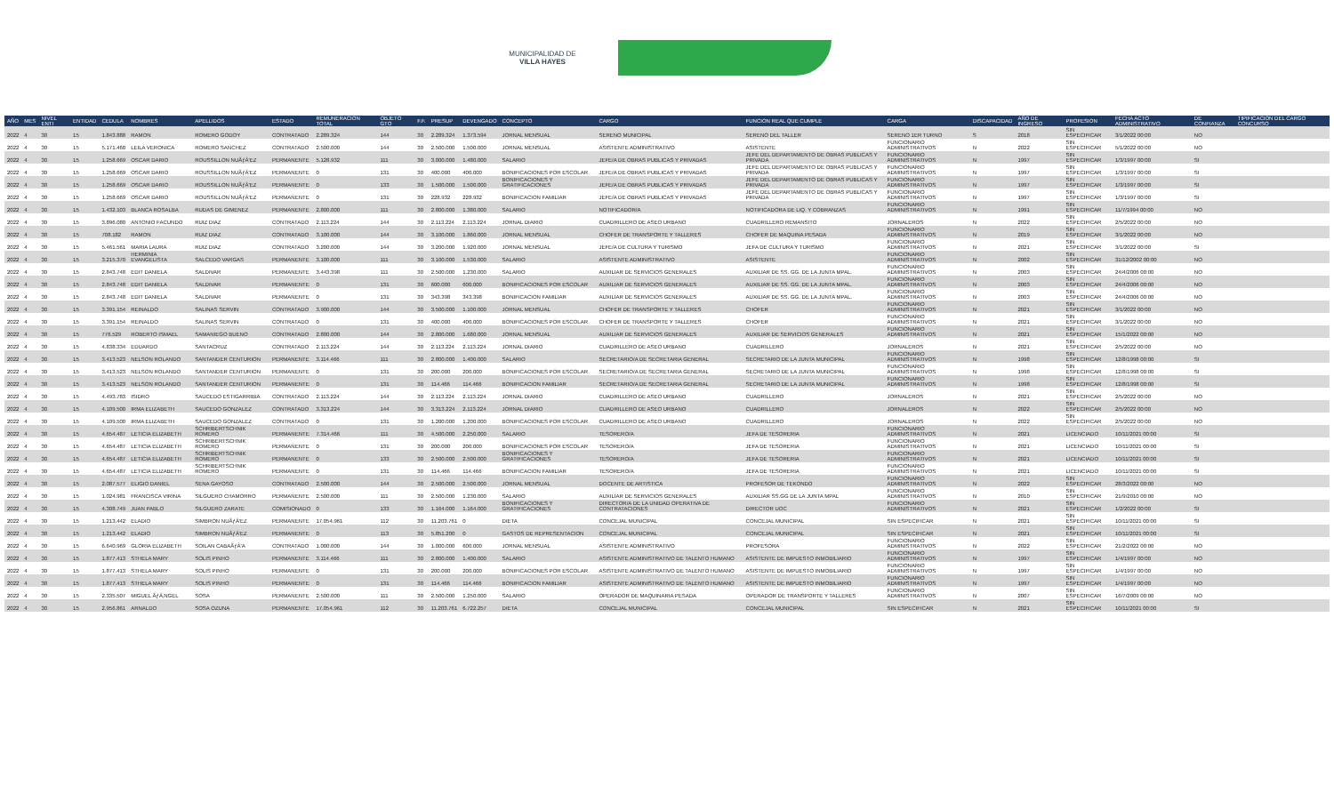MUNICIPALIDAD DE
VILLA HAYES
| AÑO | MES | NIVEL ENTI | ENTIDAD | CEDULA | NOMBRES | APELLIDOS | ESTADO | REMUNERACION TOTAL | OBJETO GTO | F.F. | PRESUP | DEVENGADO | CONCEPTO | CARGO | FUNCION REAL QUE CUMPLE | CARGA | DISCAPACIDAD | AÑO DE INGRESO | PROFESION | FECHA ACTO ADMINISTRATIVO | DE CONFIANZA | TIPIFICACION DEL CARGO CONCURSO |
| --- | --- | --- | --- | --- | --- | --- | --- | --- | --- | --- | --- | --- | --- | --- | --- | --- | --- | --- | --- | --- | --- | --- |
| 2022 | 4 | 30 | 15 | 1.843.888 | RAMON | ROMERO GODOY | CONTRATADO | 2.289.324 | 144 | 30 | 2.289.324 | 1.373.594 | JORNAL MENSUAL | SERENO MUNICIPAL | SERENO DEL TALLER | SERENO 1ER TURNO | S | 2018 | SIN ESPECIFICAR | 3/1/2022 00:00 | NO | |
| 2022 | 4 | 30 | 15 | 5.171.460 | LEILA VERONICA | ROMERO SANCHEZ | CONTRATADO | 2.500.000 | 144 | 30 | 2.500.000 | 1.500.000 | JORNAL MENSUAL | ASISTENTE ADMINISTRATIVO | ASISTENTE | FUNCIONARIO ADMINISTRATIVOS | N | 2022 | SIN ESPECIFICAR | 5/1/2022 00:00 | NO | |
| 2022 | 4 | 30 | 15 | 1.258.669 | OSCAR DARIO | ROUSSILLON NUÃƒÂ'EZ | PERMANENTE | 5.128.932 | 111 | 30 | 3.000.000 | 1.480.000 | SALARIO | JEFE/A DE OBRAS PUBLICAS Y PRIVADAS | JEFE DEL DEPARTAMENTO DE OBRAS PUBLICAS Y PRIVADA | FUNCIONARIO ADMINISTRATIVOS | N | 1997 | SIN ESPECIFICAR | 1/3/1997 00:00 | SI | |
| 2022 | 4 | 30 | 15 | 1.258.669 | OSCAR DARIO | ROUSSILLON NUÃƒÂ'EZ | PERMANENTE | 0 | 131 | 30 | 400.000 | 400.000 | BONIFICACIONES POR ESCOLAR | JEFE/A DE OBRAS PUBLICAS Y PRIVADAS | JEFE DEL DEPARTAMENTO DE OBRAS PUBLICAS Y PRIVADA | FUNCIONARIO ADMINISTRATIVOS | N | 1997 | SIN ESPECIFICAR | 1/3/1997 00:00 | SI | |
| 2022 | 4 | 30 | 15 | 1.258.669 | OSCAR DARIO | ROUSSILLON NUÃƒÂ'EZ | PERMANENTE | 0 | 133 | 30 | 1.500.000 | 1.500.000 | BONIFICACIONES Y GRATIFICACIONES | JEFE/A DE OBRAS PUBLICAS Y PRIVADAS | JEFE DEL DEPARTAMENTO DE OBRAS PUBLICAS Y PRIVADA | FUNCIONARIO ADMINISTRATIVOS | N | 1997 | SIN ESPECIFICAR | 1/3/1997 00:00 | SI | |
| 2022 | 4 | 30 | 15 | 1.258.669 | OSCAR DARIO | ROUSSILLON NUÃƒÂ'EZ | PERMANENTE | 0 | 131 | 30 | 228.932 | 228.932 | BONIFICACION FAMILIAR | JEFE/A DE OBRAS PUBLICAS Y PRIVADAS | JEFE DEL DEPARTAMENTO DE OBRAS PUBLICAS Y PRIVADA | FUNCIONARIO ADMINISTRATIVOS | N | 1997 | SIN ESPECIFICAR | 1/3/1997 00:00 | SI | |
| 2022 | 4 | 30 | 15 | 1.432.103 | BLANCA ROSALBA | RUDAS DE GIMENEZ | PERMANENTE | 2.800.000 | 111 | 30 | 2.800.000 | 1.380.000 | SALARIO | NOTIFICADOR/A | NOTIFICADORA DE LIQ. Y COBRANZAS | FUNCIONARIO ADMINISTRATIVOS | N | 1991 | SIN ESPECIFICAR | 11/7/1994 00:00 | NO | |
| 2022 | 4 | 30 | 15 | 3.896.080 | ANTONIO FACUNDO | RUIZ DIAZ | CONTRATADO | 2.113.224 | 144 | 30 | 2.113.224 | 2.113.224 | JORNAL DIARIO | CUADRILLERO DE ASEO URBANO | CUADRILLERO REMANSITO | JORNALEROS | N | 2022 | SIN ESPECIFICAR | 2/5/2022 00:00 | NO | |
| 2022 | 4 | 30 | 15 | 708.182 | RAMON | RUIZ DIAZ | CONTRATADO | 3.100.000 | 144 | 30 | 3.100.000 | 1.860.000 | JORNAL MENSUAL | CHOFER DE TRANSPORTE Y TALLERES | CHOFER DE MAQUINA PESADA | FUNCIONARIO ADMINISTRATIVOS | N | 2019 | SIN ESPECIFICAR | 3/1/2022 00:00 | NO | |
| 2022 | 4 | 30 | 15 | 5.461.561 | MARIA LAURA | RUIZ DIAZ | CONTRATADO | 3.200.000 | 144 | 30 | 3.200.000 | 1.920.000 | JORNAL MENSUAL | JEFE/A DE CULTURA Y TURISMO | JEFA DE CULTURA Y TURISMO | FUNCIONARIO ADMINISTRATIVOS | N | 2021 | SIN ESPECIFICAR | 3/1/2022 00:00 | SI | |
| 2022 | 4 | 30 | 15 | 3.215.370 | HERMINIA EVANGELISTA | SALCEDO VARGAS | PERMANENTE | 3.100.000 | 111 | 30 | 3.100.000 | 1.530.000 | SALARIO | ASISTENTE ADMINISTRATIVO | ASISTENTE | FUNCIONARIO ADMINISTRATIVOS | N | 2002 | SIN ESPECIFICAR | 31/12/2002 00:00 | NO | |
| 2022 | 4 | 30 | 15 | 2.843.748 | EDIT DANIELA | SALDIVAR | PERMANENTE | 3.443.398 | 111 | 30 | 2.500.000 | 1.230.000 | SALARIO | AUXILIAR DE SERVICIOS GENERALES | AUXILIAR DE SS. GG. DE LA JUNTA MPAL. | FUNCIONARIO ADMINISTRATIVOS | N | 2003 | SIN ESPECIFICAR | 24/4/2006 00:00 | NO | |
| 2022 | 4 | 30 | 15 | 2.843.748 | EDIT DANIELA | SALDIVAR | PERMANENTE | 0 | 131 | 30 | 600.000 | 600.000 | BONIFICACIONES POR ESCOLAR | AUXILIAR DE SERVICIOS GENERALES | AUXILIAR DE SS. GG. DE LA JUNTA MPAL. | FUNCIONARIO ADMINISTRATIVOS | N | 2003 | SIN ESPECIFICAR | 24/4/2006 00:00 | NO | |
| 2022 | 4 | 30 | 15 | 2.843.748 | EDIT DANIELA | SALDIVAR | PERMANENTE | 0 | 131 | 30 | 343.398 | 343.398 | BONIFICACION FAMILIAR | AUXILIAR DE SERVICIOS GENERALES | AUXILIAR DE SS. GG. DE LA JUNTA MPAL. | FUNCIONARIO ADMINISTRATIVOS | N | 2003 | SIN ESPECIFICAR | 24/4/2006 00:00 | NO | |
| 2022 | 4 | 30 | 15 | 3.391.154 | REINALDO | SALINAS SERVIN | CONTRATADO | 3.900.000 | 144 | 30 | 3.500.000 | 1.100.000 | JORNAL MENSUAL | CHOFER DE TRANSPORTE Y TALLERES | CHOFER | FUNCIONARIO ADMINISTRATIVOS | N | 2021 | SIN ESPECIFICAR | 3/1/2022 00:00 | NO | |
| 2022 | 4 | 30 | 15 | 3.391.154 | REINALDO | SALINAS SERVIN | CONTRATADO | 0 | 131 | 30 | 400.000 | 400.000 | BONIFICACIONES POR ESCOLAR | CHOFER DE TRANSPORTE Y TALLERES | CHOFER | FUNCIONARIO ADMINISTRATIVOS | N | 2021 | SIN ESPECIFICAR | 3/1/2022 00:00 | NO | |
| 2022 | 4 | 30 | 15 | 776.529 | ROBERTO ISMAEL | SAMANIEGO BUENO | CONTRATADO | 2.800.000 | 144 | 30 | 2.800.000 | 1.680.000 | JORNAL MENSUAL | AUXILIAR DE SERVICIOS GENERALES | AUXILIAR DE SERVICIOS GENERALES | FUNCIONARIO ADMINISTRATIVOS | N | 2021 | SIN ESPECIFICAR | 15/1/2022 00:00 | NO | |
| 2022 | 4 | 30 | 15 | 4.838.334 | EDUARDO | SANTACRUZ | CONTRATADO | 2.113.224 | 144 | 30 | 2.113.224 | 2.113.224 | JORNAL DIARIO | CUADRILLERO DE ASEO URBANO | CUADRILLERO | JORNALEROS | N | 2021 | SIN ESPECIFICAR | 2/5/2022 00:00 | NO | |
| 2022 | 4 | 30 | 15 | 3.413.523 | NELSON ROLANDO | SANTANDER CENTURION | PERMANENTE | 3.114.466 | 111 | 30 | 2.800.000 | 1.400.000 | SALARIO | SECRETARIO/A DE SECRETARIA GENERAL | SECRETARIO DE LA JUNTA MUNICIPAL | FUNCIONARIO ADMINISTRATIVOS | N | 1998 | SIN ESPECIFICAR | 12/8/1998 00:00 | SI | |
| 2022 | 4 | 30 | 15 | 3.413.523 | NELSON ROLANDO | SANTANDER CENTURION | PERMANENTE | 0 | 131 | 30 | 200.000 | 200.000 | BONIFICACIONES POR ESCOLAR | SECRETARIO/A DE SECRETARIA GENERAL | SECRETARIO DE LA JUNTA MUNICIPAL | FUNCIONARIO ADMINISTRATIVOS | N | 1998 | SIN ESPECIFICAR | 12/8/1998 00:00 | SI | |
| 2022 | 4 | 30 | 15 | 3.413.523 | NELSON ROLANDO | SANTANDER CENTURION | PERMANENTE | 0 | 131 | 30 | 114.466 | 114.466 | BONIFICACION FAMILIAR | SECRETARIO/A DE SECRETARIA GENERAL | SECRETARIO DE LA JUNTA MUNICIPAL | FUNCIONARIO ADMINISTRATIVOS | N | 1998 | SIN ESPECIFICAR | 12/8/1998 00:00 | SI | |
| 2022 | 4 | 30 | 15 | 4.493.783 | ISIDRO | SAUCEDO ESTIGARRIBIA | CONTRATADO | 2.113.224 | 144 | 30 | 2.113.224 | 2.113.224 | JORNAL DIARIO | CUADRILLERO DE ASEO URBANO | CUADRILLERO | JORNALEROS | N | 2021 | SIN ESPECIFICAR | 2/5/2022 00:00 | NO | |
| 2022 | 4 | 30 | 15 | 4.109.500 | IRMA ELIZABETH | SAUCEDO GONZALEZ | CONTRATADO | 3.313.224 | 144 | 30 | 3.313.224 | 2.113.224 | JORNAL DIARIO | CUADRILLERO DE ASEO URBANO | CUADRILLERO | JORNALEROS | N | 2022 | SIN ESPECIFICAR | 2/5/2022 00:00 | NO | |
| 2022 | 4 | 30 | 15 | 4.109.500 | IRMA ELIZABETH | SAUCEDO GONZALEZ | CONTRATADO | 0 | 131 | 30 | 1.200.000 | 1.200.000 | BONIFICACIONES POR ESCOLAR | CUADRILLERO DE ASEO URBANO | CUADRILLERO | JORNALEROS | N | 2022 | SIN ESPECIFICAR | 2/5/2022 00:00 | NO | |
| 2022 | 4 | 30 | 15 | 4.654.487 | LETICIA ELIZABETH | SCHRIBERTSCHNIK ROMERO | PERMANENTE | 7.314.466 | 111 | 30 | 4.500.000 | 2.250.000 | SALARIO | TESORERO/A | JEFA DE TESORERIA | FUNCIONARIO ADMINISTRATIVOS | N | 2021 | LICENCIADO | 10/11/2021 00:00 | SI | |
| 2022 | 4 | 30 | 15 | 4.654.487 | LETICIA ELIZABETH | SCHRIBERTSCHNIK ROMERO | PERMANENTE | 0 | 131 | 30 | 200.000 | 200.000 | BONIFICACIONES POR ESCOLAR | TESORERO/A | JEFA DE TESORERIA | FUNCIONARIO ADMINISTRATIVOS | N | 2021 | LICENCIADO | 10/11/2021 00:00 | SI | |
| 2022 | 4 | 30 | 15 | 4.654.487 | LETICIA ELIZABETH | SCHRIBERTSCHNIK ROMERO | PERMANENTE | 0 | 133 | 30 | 2.500.000 | 2.500.000 | BONIFICACIONES Y GRATIFICACIONES | TESORERO/A | JEFA DE TESORERIA | FUNCIONARIO ADMINISTRATIVOS | N | 2021 | LICENCIADO | 10/11/2021 00:00 | SI | |
| 2022 | 4 | 30 | 15 | 4.654.487 | LETICIA ELIZABETH | SCHRIBERTSCHNIK ROMERO | PERMANENTE | 0 | 131 | 30 | 114.466 | 114.466 | BONIFICACION FAMILIAR | TESORERO/A | JEFA DE TESORERIA | FUNCIONARIO ADMINISTRATIVOS | N | 2021 | LICENCIADO | 10/11/2021 00:00 | SI | |
| 2022 | 4 | 30 | 15 | 2.087.577 | ELIGIO DANIEL | SENA GAYOSO | CONTRATADO | 2.500.000 | 144 | 30 | 2.500.000 | 2.500.000 | JORNAL MENSUAL | DOCENTE DE ARTISTICA | PROFESOR DE TEKONDO | FUNCIONARIO ADMINISTRATIVOS | N | 2022 | SIN ESPECIFICAR | 28/3/2022 00:00 | NO | |
| 2022 | 4 | 30 | 15 | 1.024.981 | FRANCISCA VIRINA | SILGUERO CHAMORRO | PERMANENTE | 2.500.000 | 111 | 30 | 2.500.000 | 1.230.000 | SALARIO | AUXILIAR DE SERVICIOS GENERALES | AUXILIAR SS.GG DE LA JUNTA MPAL | FUNCIONARIO ADMINISTRATIVOS | N | 2010 | SIN ESPECIFICAR | 21/9/2010 00:00 | NO | |
| 2022 | 4 | 30 | 15 | 4.308.749 | JUAN PABLO | SILGUERO ZARATE | COMISIONADO | 0 | 133 | 30 | 1.164.000 | 1.164.000 | BONIFICACIONES Y GRATIFICACIONES | DIRECTOR/A DE LA UNIDAD OPERATIVA DE CONTRATACIONES | DIRECTOR UOC | FUNCIONARIO ADMINISTRATIVOS | N | 2021 | SIN ESPECIFICAR | 1/2/2022 00:00 | SI | |
| 2022 | 4 | 30 | 15 | 1.213.442 | ELADIO | SIMBRON NUÃƒÂ'EZ | PERMANENTE | 17.054.961 | 112 | 30 | 11.203.761 | 0 | DIETA | CONCEJAL MUNICIPAL | CONCEJAL MUNICIPAL | SIN ESPECIFICAR | N | 2021 | SIN ESPECIFICAR | 10/11/2021 00:00 | SI | |
| 2022 | 4 | 30 | 15 | 1.213.442 | ELADIO | SIMBRON NUÃƒÂ'EZ | PERMANENTE | 0 | 113 | 30 | 5.851.200 | 0 | GASTOS DE REPRESENTACION | CONCEJAL MUNICIPAL | CONCEJAL MUNICIPAL | SIN ESPECIFICAR | N | 2021 | SIN ESPECIFICAR | 10/11/2021 00:00 | SI | |
| 2022 | 4 | 30 | 15 | 6.640.969 | GLORIA ELIZABETH | SOILAN CABAÃƒÂ'A | CONTRATADO | 1.000.000 | 144 | 30 | 1.000.000 | 600.000 | JORNAL MENSUAL | ASISTENTE ADMINISTRATIVO | PROFESORA | FUNCIONARIO ADMINISTRATIVOS | N | 2022 | SIN ESPECIFICAR | 21/2/2022 00:00 | NO | |
| 2022 | 4 | 30 | 15 | 1.877.413 | STHELA MARY | SOLIS PINHO | PERMANENTE | 3.114.466 | 111 | 30 | 2.800.000 | 1.400.000 | SALARIO | ASISTENTE ADMINISTRATIVO DE TALENTO HUMANO | ASISTENTE DE IMPUESTO INMOBILIARIO | FUNCIONARIO ADMINISTRATIVOS | N | 1997 | SIN ESPECIFICAR | 1/4/1997 00:00 | NO | |
| 2022 | 4 | 30 | 15 | 1.877.413 | STHELA MARY | SOLIS PINHO | PERMANENTE | 0 | 131 | 30 | 200.000 | 200.000 | BONIFICACIONES POR ESCOLAR | ASISTENTE ADMINISTRATIVO DE TALENTO HUMANO | ASISTENTE DE IMPUESTO INMOBILIARIO | FUNCIONARIO ADMINISTRATIVOS | N | 1997 | SIN ESPECIFICAR | 1/4/1997 00:00 | NO | |
| 2022 | 4 | 30 | 15 | 1.877.413 | STHELA MARY | SOLIS PINHO | PERMANENTE | 0 | 131 | 30 | 114.466 | 114.466 | BONIFICACION FAMILIAR | ASISTENTE ADMINISTRATIVO DE TALENTO HUMANO | ASISTENTE DE IMPUESTO INMOBILIARIO | FUNCIONARIO ADMINISTRATIVOS | N | 1997 | SIN ESPECIFICAR | 1/4/1997 00:00 | NO | |
| 2022 | 4 | 30 | 15 | 2.335.507 | MIGUEL ÃƒÂ‚NGEL | SOSA | PERMANENTE | 2.500.000 | 111 | 30 | 2.500.000 | 1.250.000 | SALARIO | OPERADOR DE MAQUINARIA PESADA | OPERADOR DE TRANSPORTE Y TALLERES | FUNCIONARIO ADMINISTRATIVOS | N | 2007 | SIN ESPECIFICAR | 16/7/2009 00:00 | NO | |
| 2022 | 4 | 30 | 15 | 2.956.861 | ARNALDO | SOSA OZUNA | PERMANENTE | 17.054.961 | 112 | 30 | 11.203.761 | 6.722.257 | DIETA | CONCEJAL MUNICIPAL | CONCEJAL MUNICIPAL | SIN ESPECIFICAR | N | 2021 | SIN ESPECIFICAR | 10/11/2021 00:00 | SI | |